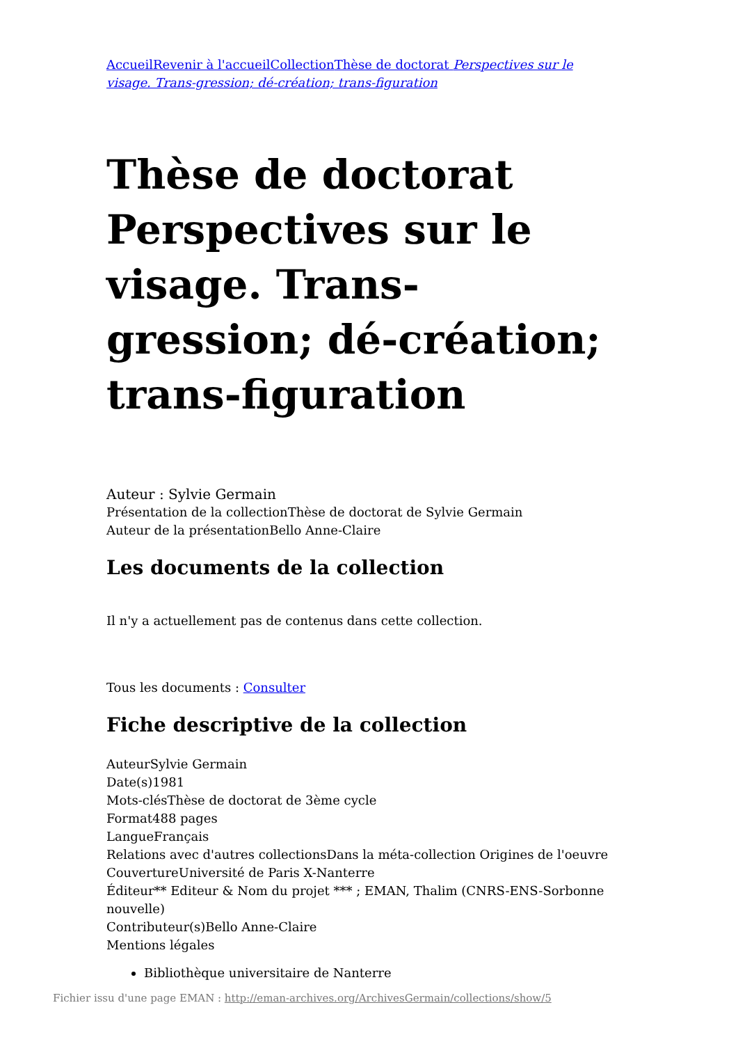Accueil Revenir à l'accueil Collection Thèse de doctorat Perspectives sur le visage. Trans-gression; dé-création; trans-figuration
Thèse de doctorat Perspectives sur le visage. Trans-gression; dé-création; trans-figuration
Auteur : Sylvie Germain
Présentation de la collectionThèse de doctorat de Sylvie Germain
Auteur de la présentationBello Anne-Claire
Les documents de la collection
Il n'y a actuellement pas de contenus dans cette collection.
Tous les documents : Consulter
Fiche descriptive de la collection
AuteurSylvie Germain
Date(s)1981
Mots-clésThèse de doctorat de 3ème cycle
Format488 pages
LangueFrançais
Relations avec d'autres collectionsDans la méta-collection Origines de l'oeuvre
CouvertureUniversité de Paris X-Nanterre
Éditeur** Editeur & Nom du projet *** ; EMAN, Thalim (CNRS-ENS-Sorbonne nouvelle)
Contributeur(s)Bello Anne-Claire
Mentions légales
Bibliothèque universitaire de Nanterre
Fichier issu d'une page EMAN : http://eman-archives.org/ArchivesGermain/collections/show/5